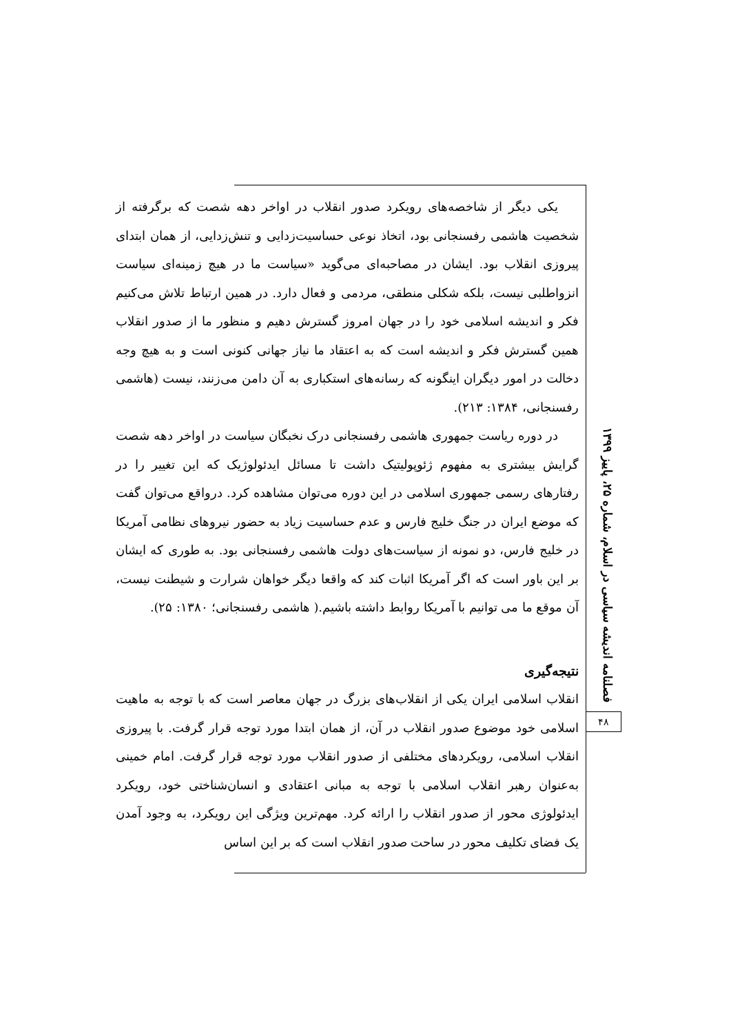یکی دیگر از شاخصه‌های رویکرد صدور انقلاب در اواخر دهه شصت که برگرفته از شخصیت هاشمی رفسنجانی بود، اتخاذ نوعی حساسیت‌زدایی و تنش‌زدایی، از همان ابتدای پیروزی انقلاب بود. ایشان در مصاحبه‌ای می‌گوید «سیاست ما در هیچ زمینه‌ای سیاست انزواطلبی نیست، بلکه شکلی منطقی، مردمی و فعال دارد. در همین ارتباط تلاش می‌کنیم فکر و اندیشه اسلامی خود را در جهان امروز گسترش دهیم و منظور ما از صدور انقلاب همین گسترش فکر و اندیشه است که به اعتقاد ما نیاز جهانی کنونی است و به هیچ وجه دخالت در امور دیگران اینگونه که رسانه‌های استکباری به آن دامن می‌زنند، نیست (هاشمی رفسنجانی، ۱۳۸۴: ۲۱۳).
در دوره ریاست جمهوری هاشمی رفسنجانی درک نخبگان سیاست در اواخر دهه شصت گرایش بیشتری به مفهوم ژئوپولیتیک داشت تا مسائل ایدئولوژیک که این تغییر را در رفتارهای رسمی جمهوری اسلامی در این دوره می‌توان مشاهده کرد. درواقع می‌توان گفت که موضع ایران در جنگ خلیج فارس و عدم حساسیت زیاد به حضور نیروهای نظامی آمریکا در خلیج فارس، دو نمونه از سیاست‌های دولت هاشمی رفسنجانی بود. به طوری که ایشان بر این باور است که اگر آمریکا اثبات کند که واقعا دیگر خواهان شرارت و شیطنت نیست، آن موقع ما می توانیم با آمریکا روابط داشته باشیم.( هاشمی رفسنجانی؛ ۱۳۸۰: ۲۵).
نتیجه‌گیری
انقلاب اسلامی ایران یکی از انقلاب‌های بزرگ در جهان معاصر است که با توجه به ماهیت اسلامی خود موضوع صدور انقلاب در آن، از همان ابتدا مورد توجه قرار گرفت. با پیروزی انقلاب اسلامی، رویکردهای مختلفی از صدور انقلاب مورد توجه قرار گرفت. امام خمینی به‌عنوان رهبر انقلاب اسلامی با توجه به مبانی اعتقادی و انسان‌شناختی خود، رویکرد ایدئولوژی محور از صدور انقلاب را ارائه کرد. مهم‌ترین ویژگی این رویکرد، به وجود آمدن یک فضای تکلیف محور در ساحت صدور انقلاب است که بر این اساس
فصلنامه اندیشه سیاسی در اسلام، شماره ۲۵، پاییز ۱۳۹۹
۴۸